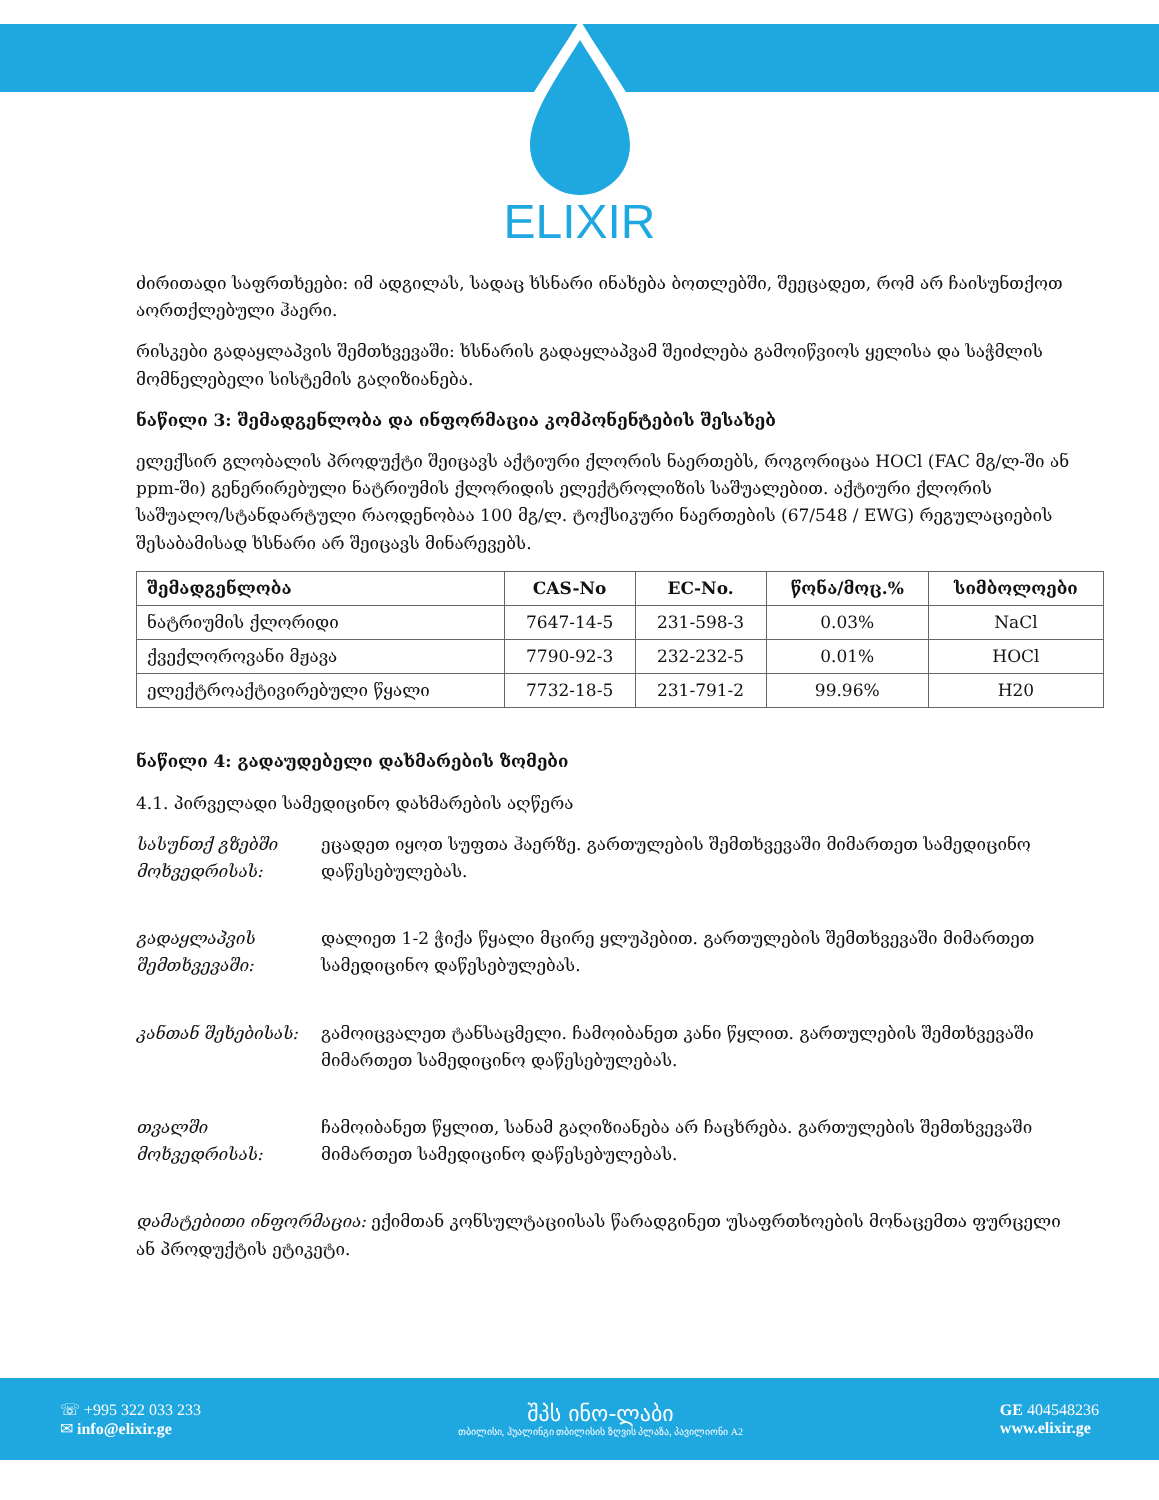ELIXIR
ძირითადი საფრთხეები: იმ ადგილას, სადაც ხსნარი ინახება ბოთლებში, შეეცადეთ, რომ არ ჩაისუნთქოთ აორთქლებული ჰაერი.
რისკები გადაყლაპვის შემთხვევაში: ხსნარის გადაყლაპვამ შეიძლება გამოიწვიოს ყელისა და საჭმლის მომნელებელი სისტემის გაღიზიანება.
ნაწილი 3: შემადგენლობა და ინფორმაცია კომპონენტების შესახებ
ელექსირ გლობალის პროდუქტი შეიცავს აქტიური ქლორის ნაერთებს, როგორიცაა HOCl (FAC მგ/ლ-ში ან ppm-ში) გენერირებული ნატრიუმის ქლორიდის ელექტროლიზის საშუალებით. აქტიური ქლორის საშუალო/სტანდარტული რაოდენობაა 100 მგ/ლ. ტოქსიკური ნაერთების (67/548 / EWG) რეგულაციების შესაბამისად ხსნარი არ შეიცავს მინარევებს.
| შემადგენლობა | CAS-No | EC-No. | წონა/მოც.% | სიმბოლოები |
| --- | --- | --- | --- | --- |
| ნატრიუმის ქლორიდი | 7647-14-5 | 231-598-3 | 0.03% | NaCl |
| ქვექლოროვანი მჟავა | 7790-92-3 | 232-232-5 | 0.01% | HOCl |
| ელექტროაქტივირებული წყალი | 7732-18-5 | 231-791-2 | 99.96% | H20 |
ნაწილი 4: გადაუდებელი დახმარების ზომები
4.1. პირველადი სამედიცინო დახმარების აღწერა
სასუნთქ გზებში მოხვედრისას: ეცადეთ იყოთ სუფთა ჰაერზე. გართულების შემთხვევაში მიმართეთ სამედიცინო დაწესებულებას.
გადაყლაპვის შემთხვევაში: დალიეთ 1-2 ჭიქა წყალი მცირე ყლუპებით. გართულების შემთხვევაში მიმართეთ სამედიცინო დაწესებულებას.
კანთან შეხებისას: გამოიცვალეთ ტანსაცმელი. ჩამოიბანეთ კანი წყლით. გართულების შემთხვევაში მიმართეთ სამედიცინო დაწესებულებას.
თვალში მოხვედრისას: ჩამოიბანეთ წყლით, სანამ გაღიზიანება არ ჩაცხრება. გართულების შემთხვევაში მიმართეთ სამედიცინო დაწესებულებას.
დამატებითი ინფორმაცია: ექიმთან კონსულტაციისას წარადგინეთ უსაფრთხოების მონაცემთა ფურცელი ან პროდუქტის ეტიკეტი.
☏ +995 322 033 233
✉ info@elixir.ge
შპს ინო-ლაბი
თბილისი, ჰუალინგი თბილისის ზღვის პლაზა, პავილიონი A2
GE 404548236
www.elixir.ge